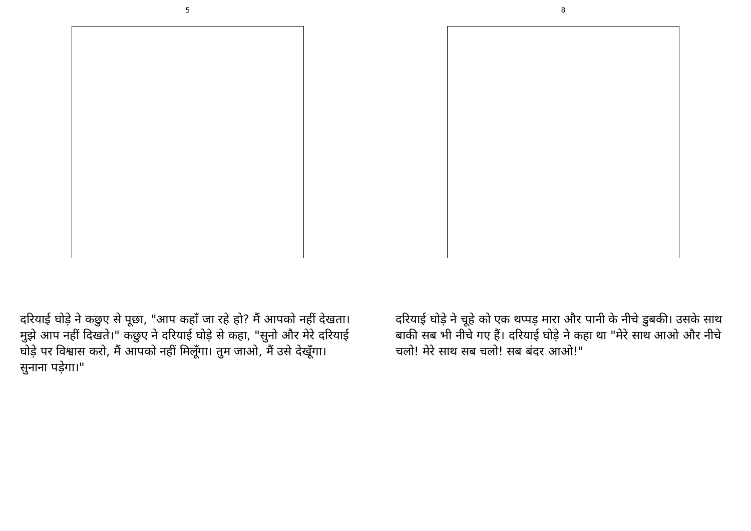5
दरियाई घोड़े ने कछुए से पूछा, "आप कहाँ जा रहे हो? मैं आपको नहीं देखता। मुझे आप नहीं दिखते।" कछुए ने दरियाई घोड़े से कहा, "सुनो और मेरे दरियाई घोड़े पर विश्वास करो, मैं आपको नहीं मिलूँगा। तुम जाओ, मैं उसे देखूँगा। सुनाना पड़ेगा।"
8
दरियाई घोड़े ने चूहे को एक थप्पड़ मारा और पानी के नीचे डुबकी। उसके साथ बाकी सब भी नीचे गए हैं। दरियाई घोड़े ने कहा था "मेरे साथ आओ और नीचे चलो! मेरे साथ सब चलो! सब बंदर आओ!"